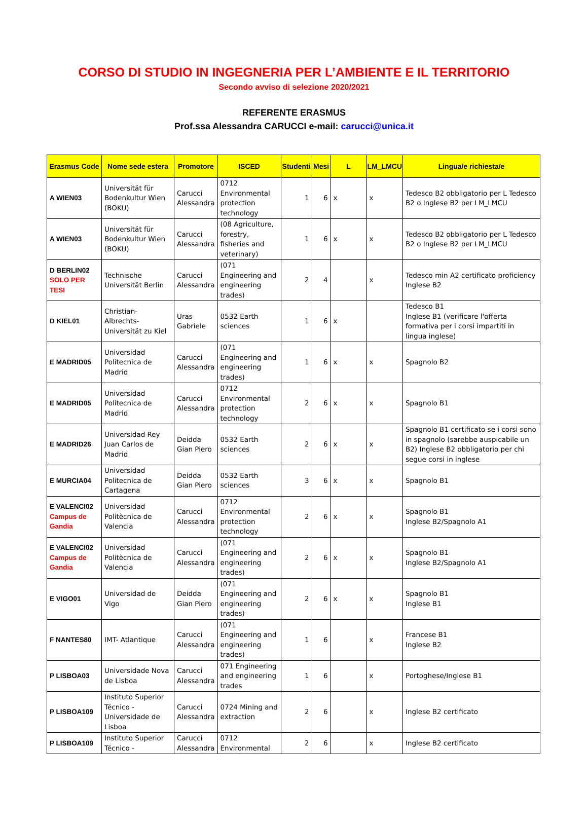CORSO DI STUDIO IN INGEGNERIA PER L’AMBIENTE E IL TERRITORIO
Secondo avviso di selezione 2020/2021
REFERENTE ERASMUS
Prof.ssa Alessandra CARUCCI e-mail: carucci@unica.it
| Erasmus Code | Nome sede estera | Promotore | ISCED | Studenti | Mesi | L | LM_LMCU | Lingua/e richiesta/e |
| --- | --- | --- | --- | --- | --- | --- | --- | --- |
| A WIEN03 | Universität für Bodenkultur Wien (BOKU) | Carucci Alessandra | 0712 Environmental protection technology | 1 | 6 | x | x | Tedesco B2 obbligatorio per L Tedesco B2 o Inglese B2 per LM_LMCU |
| A WIEN03 | Universität für Bodenkultur Wien (BOKU) | Carucci Alessandra | (08 Agriculture, forestry, fisheries and veterinary) | 1 | 6 | x | x | Tedesco B2 obbligatorio per L Tedesco B2 o Inglese B2 per LM_LMCU |
| D BERLIN02 SOLO PER TESI | Technische Universität Berlin | Carucci Alessandra | (071 Engineering and engineering trades) | 2 | 4 | | x | Tedesco min A2 certificato proficiency Inglese B2 |
| D KIEL01 | Christian-Albrechts-Universität zu Kiel | Uras Gabriele | 0532 Earth sciences | 1 | 6 | x | | Tedesco B1 Inglese B1 (verificare l'offerta formativa per i corsi impartiti in lingua inglese) |
| E MADRID05 | Universidad Politecnica de Madrid | Carucci Alessandra | (071 Engineering and engineering trades) | 1 | 6 | x | x | Spagnolo B2 |
| E MADRID05 | Universidad Politecnica de Madrid | Carucci Alessandra | 0712 Environmental protection technology | 2 | 6 | x | x | Spagnolo B1 |
| E MADRID26 | Universidad Rey Juan Carlos de Madrid | Deidda Gian Piero | 0532 Earth sciences | 2 | 6 | x | x | Spagnolo B1 certificato se i corsi sono in spagnolo (sarebbe auspicabile un B2) Inglese B2 obbligatorio per chi segue corsi in inglese |
| E MURCIA04 | Universidad Politecnica de Cartagena | Deidda Gian Piero | 0532 Earth sciences | 3 | 6 | x | x | Spagnolo B1 |
| E VALENCI02 Campus de Gandia | Universidad Politècnica de Valencia | Carucci Alessandra | 0712 Environmental protection technology | 2 | 6 | x | x | Spagnolo B1 Inglese B2/Spagnolo A1 |
| E VALENCI02 Campus de Gandia | Universidad Politècnica de Valencia | Carucci Alessandra | (071 Engineering and engineering trades) | 2 | 6 | x | x | Spagnolo B1 Inglese B2/Spagnolo A1 |
| E VIGO01 | Universidad de Vigo | Deidda Gian Piero | (071 Engineering and engineering trades) | 2 | 6 | x | x | Spagnolo B1 Inglese B1 |
| F NANTES80 | IMT- Atlantique | Carucci Alessandra | (071 Engineering and engineering trades) | 1 | 6 | | x | Francese B1 Inglese B2 |
| P LISBOA03 | Universidade Nova de Lisboa | Carucci Alessandra | 071 Engineering and engineering trades | 1 | 6 | | x | Portoghese/Inglese B1 |
| P LISBOA109 | Instituto Superior Técnico - Universidade de Lisboa | Carucci Alessandra | 0724 Mining and extraction | 2 | 6 | | x | Inglese B2 certificato |
| P LISBOA109 | Instituto Superior Técnico - | Carucci Alessandra | 0712 Environmental | 2 | 6 | | x | Inglese B2 certificato |